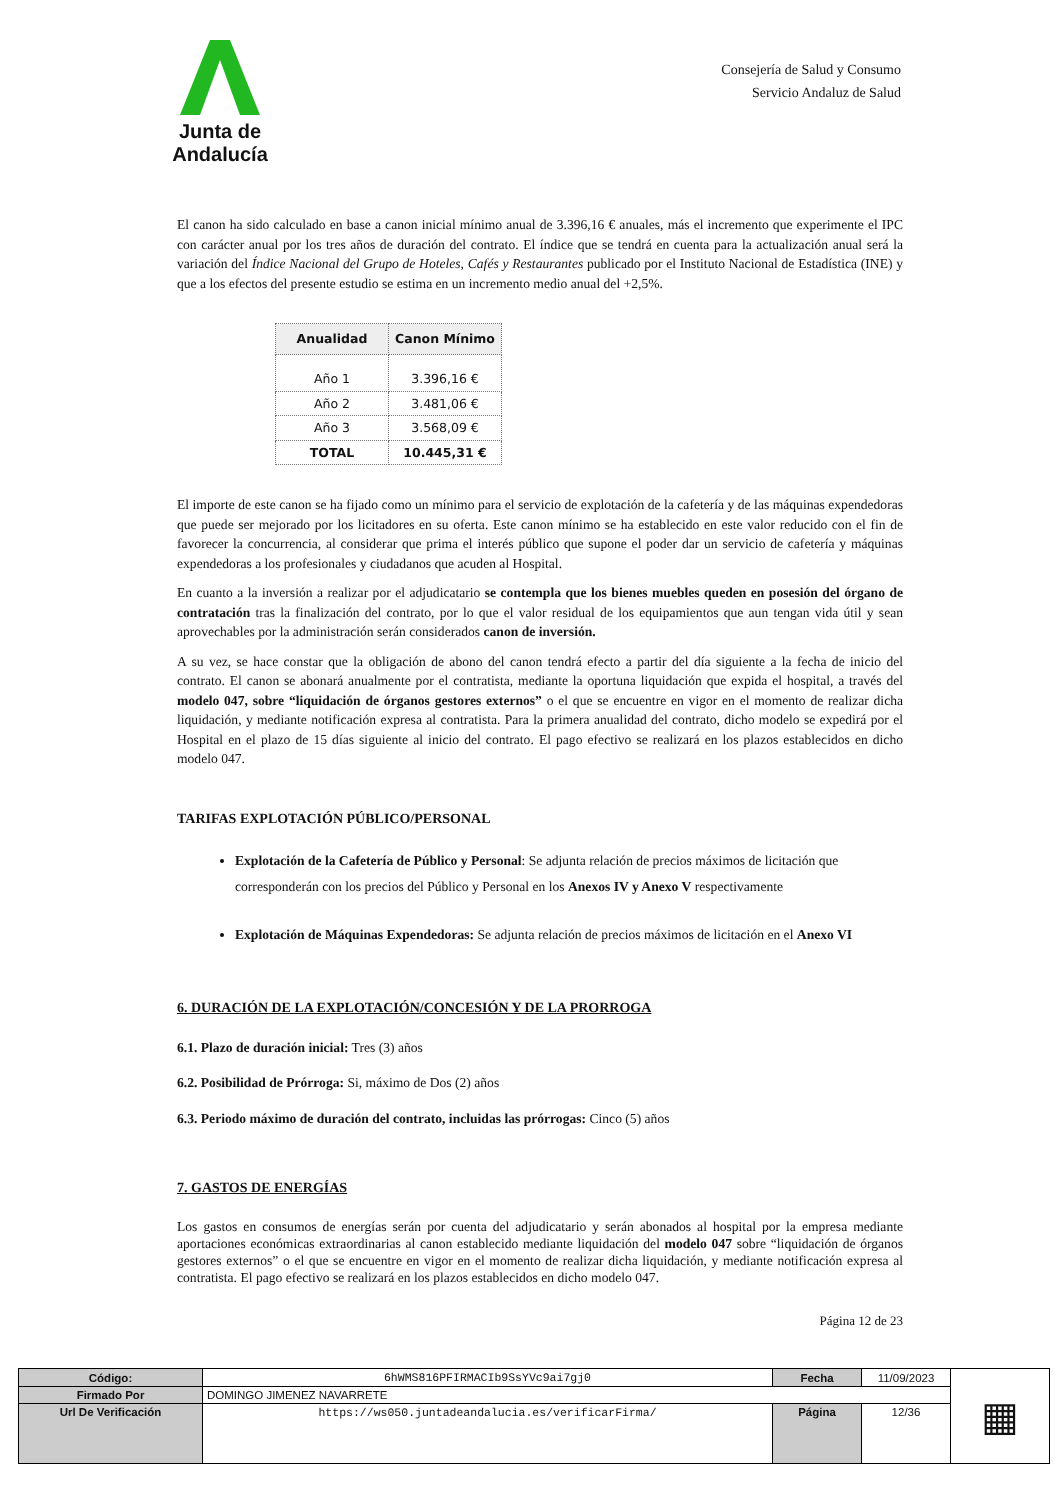Junta de Andalucía
Consejería de Salud y Consumo
Servicio Andaluz de Salud
El canon ha sido calculado en base a canon inicial mínimo anual de 3.396,16 € anuales, más el incremento que experimente el IPC con carácter anual por los tres años de duración del contrato. El índice que se tendrá en cuenta para la actualización anual será la variación del Índice Nacional del Grupo de Hoteles, Cafés y Restaurantes publicado por el Instituto Nacional de Estadística (INE) y que a los efectos del presente estudio se estima en un incremento medio anual del +2,5%.
| Anualidad | Canon Mínimo |
| --- | --- |
| Año 1 | 3.396,16 € |
| Año 2 | 3.481,06 € |
| Año 3 | 3.568,09 € |
| TOTAL | 10.445,31 € |
El importe de este canon se ha fijado como un mínimo para el servicio de explotación de la cafetería y de las máquinas expendedoras que puede ser mejorado por los licitadores en su oferta. Este canon mínimo se ha establecido en este valor reducido con el fin de favorecer la concurrencia, al considerar que prima el interés público que supone el poder dar un servicio de cafetería y máquinas expendedoras a los profesionales y ciudadanos que acuden al Hospital.
En cuanto a la inversión a realizar por el adjudicatario se contempla que los bienes muebles queden en posesión del órgano de contratación tras la finalización del contrato, por lo que el valor residual de los equipamientos que aun tengan vida útil y sean aprovechables por la administración serán considerados canon de inversión.
A su vez, se hace constar que la obligación de abono del canon tendrá efecto a partir del día siguiente a la fecha de inicio del contrato. El canon se abonará anualmente por el contratista, mediante la oportuna liquidación que expida el hospital, a través del modelo 047, sobre “liquidación de órganos gestores externos” o el que se encuentre en vigor en el momento de realizar dicha liquidación, y mediante notificación expresa al contratista. Para la primera anualidad del contrato, dicho modelo se expedirá por el Hospital en el plazo de 15 días siguiente al inicio del contrato. El pago efectivo se realizará en los plazos establecidos en dicho modelo 047.
TARIFAS EXPLOTACIÓN PÚBLICO/PERSONAL
Explotación de la Cafetería de Público y Personal: Se adjunta relación de precios máximos de licitación que corresponderán con los precios del Público y Personal en los Anexos IV y Anexo V respectivamente
Explotación de Máquinas Expendedoras: Se adjunta relación de precios máximos de licitación en el Anexo VI
6. DURACIÓN DE LA EXPLOTACIÓN/CONCESIÓN Y DE LA PRORROGA
6.1. Plazo de duración inicial: Tres (3) años
6.2. Posibilidad de Prórroga: Si, máximo de Dos (2) años
6.3. Periodo máximo de duración del contrato, incluidas las prórrogas: Cinco (5) años
7. GASTOS DE ENERGÍAS
Los gastos en consumos de energías serán por cuenta del adjudicatario y serán abonados al hospital por la empresa mediante aportaciones económicas extraordinarias al canon establecido mediante liquidación del modelo 047 sobre “liquidación de órganos gestores externos” o el que se encuentre en vigor en el momento de realizar dicha liquidación, y mediante notificación expresa al contratista. El pago efectivo se realizará en los plazos establecidos en dicho modelo 047.
Página 12 de 23
| Código: | 6hWMS816PFIRMACIb9SsYVc9ai7gj0 | Fecha | 11/09/2023 | ▦ |
| Firmado Por | DOMINGO JIMENEZ NAVARRETE | | | |
| Url De Verificación | https://ws050.juntadeandalucia.es/verificarFirma/ | Página | 12/36 | |